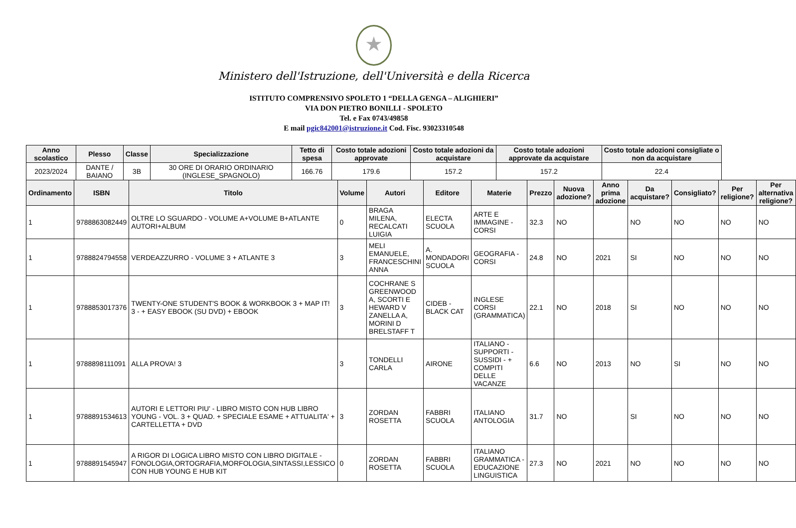★
Ministero dell'Istruzione, dell'Università e della Ricerca
ISTITUTO COMPRENSIVO SPOLETO 1 “DELLA GENGA – ALIGHIERI”
VIA DON PIETRO BONILLI - SPOLETO
Tel. e Fax 0743/49858
E mail pgic842001@istruzione.it Cod. Fisc. 93023310548
| Anno scolastico | Plesso | Classe | Specializzazione | Tetto di spesa | Costo totale adozioni approvate | Costo totale adozioni da acquistare | Costo totale adozioni approvate da acquistare | Costo totale adozioni consigliate o non da acquistare |
| --- | --- | --- | --- | --- | --- | --- | --- | --- |
| 2023/2024 | DANTE / BAIANO | 3B | 30 ORE DI ORARIO ORDINARIO (INGLESE_SPAGNOLO) | 166.76 | 179.6 | 157.2 | 157.2 | 22.4 |
| Ordinamento | ISBN | Titolo | Volume | Autori | Editore | Materie | Prezzo | Nuova adozione? | Anno prima adozione | Da acquistare? | Consigliato? | Per religione? | Per alternativa religione? |
| --- | --- | --- | --- | --- | --- | --- | --- | --- | --- | --- | --- | --- | --- |
| 1 | 9788863082449 | OLTRE LO SGUARDO - VOLUME A+VOLUME B+ATLANTE AUTORI+ALBUM | 0 | BRAGA MILENA, RECALCATI LUIGIA | ELECTA SCUOLA | ARTE E IMMAGINE - CORSI | 32.3 | NO | | NO | NO | NO | NO |
| 1 | 9788824794558 | VERDEAZZURRO - VOLUME 3 + ATLANTE 3 | 3 | MELI EMANUELE, FRANCESCHINI ANNA | A. MONDADORI SCUOLA | GEOGRAFIA - CORSI | 24.8 | NO | 2021 | SI | NO | NO | NO |
| 1 | 9788853017376 | TWENTY-ONE STUDENT'S BOOK & WORKBOOK 3 + MAP IT! 3 - + EASY EBOOK (SU DVD) + EBOOK | 3 | COCHRANE S GREENWOOD A, SCORTI E HEWARD V ZANELLA A, MORINI D BRELSTAFF T | CIDEB - BLACK CAT | INGLESE CORSI (GRAMMATICA) | 22.1 | NO | 2018 | SI | NO | NO | NO |
| 1 | 9788898111091 | ALLA PROVA! 3 | 3 | TONDELLI CARLA | AIRONE | ITALIANO - SUPPORTI - SUSSIDI - + COMPITI DELLE VACANZE | 6.6 | NO | 2013 | NO | SI | NO | NO |
| 1 | 9788891534613 | AUTORI E LETTORI PIU' - LIBRO MISTO CON HUB LIBRO YOUNG - VOL. 3 + QUAD. + SPECIALE ESAME + ATTUALITA' + CARTELLETTA + DVD | 3 | ZORDAN ROSETTA | FABBRI SCUOLA | ITALIANO ANTOLOGIA | 31.7 | NO | | SI | NO | NO | NO |
| 1 | 9788891545947 | A RIGOR DI LOGICA LIBRO MISTO CON LIBRO DIGITALE - FONOLOGIA,ORTOGRAFIA,MORFOLOGIA,SINTASSI,LESSICO CON HUB YOUNG E HUB KIT | 0 | ZORDAN ROSETTA | FABBRI SCUOLA | ITALIANO GRAMMATICA - EDUCAZIONE LINGUISTICA | 27.3 | NO | 2021 | NO | NO | NO | NO |